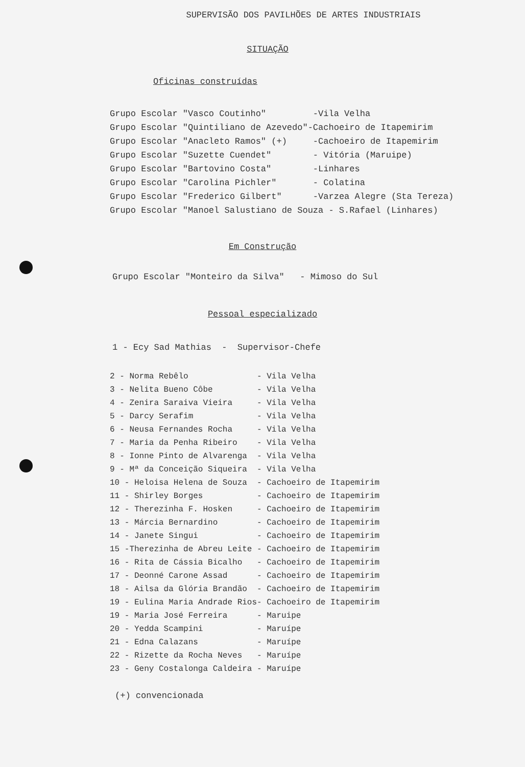SUPERVISÃO DOS PAVILHÕES DE ARTES INDUSTRIAIS
SITUAÇÃO
Oficinas construídas
| Grupo Escolar "Vasco Coutinho" | -Vila Velha |
| Grupo Escolar "Quintiliano de Azevedo" | -Cachoeiro de Itapemirim |
| Grupo Escolar "Anacleto Ramos" (+) | -Cachoeiro de Itapemirim |
| Grupo Escolar "Suzette Cuendet" | - Vitória (Maruipe) |
| Grupo Escolar "Bartovino Costa" | -Linhares |
| Grupo Escolar "Carolina Pichler" | - Colatina |
| Grupo Escolar "Frederico Gilbert" | -Varzea Alegre (Sta Tereza) |
| Grupo Escolar "Manoel Salustiano de Souza - S.Rafael (Linhares) | |
Em Construção
| Grupo Escolar "Monteiro da Silva" | - Mimoso do Sul |
Pessoal especializado
1 - Ecy Sad Mathias - Supervisor-Chefe
| 2 - Norma Rebêlo | - Vila Velha |
| 3 - Nelita Bueno Côbe | - Vila Velha |
| 4 - Zenira Saraiva Vieira | - Vila Velha |
| 5 - Darcy Serafim | - Vila Velha |
| 6 - Neusa Fernandes Rocha | - Vila Velha |
| 7 - Maria da Penha Ribeiro | - Vila Velha |
| 8 - Ionne Pinto de Alvarenga | - Vila Velha |
| 9 - Mª da Conceição Siqueira | - Vila Velha |
| 10 - Heloisa Helena de Souza | - Cachoeiro de Itapemirim |
| 11 - Shirley Borges | - Cachoeiro de Itapemirim |
| 12 - Therezinha F. Hosken | - Cachoeiro de Itapemirim |
| 13 - Márcia Bernardino | - Cachoeiro de Itapemirim |
| 14 - Janete Singui | - Cachoeiro de Itapemirim |
| 15 -Therezinha de Abreu Leite | - Cachoeiro de Itapemirim |
| 16 - Rita de Cássia Bicalho | - Cachoeiro de Itapemirim |
| 17 - Deonné Carone Assad | - Cachoeiro de Itapemirim |
| 18 - Ailsa da Glória Brandão | - Cachoeiro de Itapemirim |
| 19 - Eulina Maria Andrade Rios | - Cachoeiro de Itapemirim |
| 19 - Maria José Ferreira | - Maruipe |
| 20 - Yedda Scampini | - Maruípe |
| 21 - Edna Calazans | - Maruípe |
| 22 - Rizette da Rocha Neves | - Maruípe |
| 23 - Geny Costalonga Caldeira | - Maruípe |
(+) convencionada